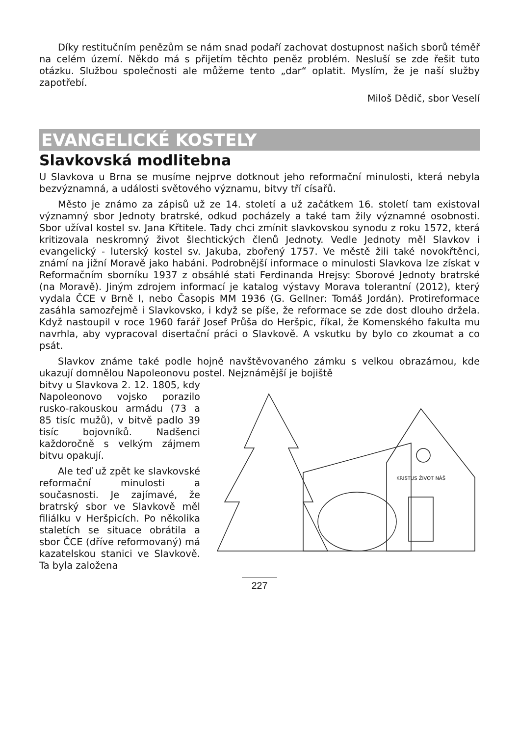Díky restitučním penězům se nám snad podaří zachovat dostupnost našich sborů téměř na celém území. Někdo má s přijetím těchto peněz problém. Nesluší se zde řešit tuto otázku. Službou společnosti ale můžeme tento „dar“ oplatit. Myslím, že je naší služby zapotřebí.
Miloš Dědič, sbor Veselí
EVANGELICKÉ KOSTELY
Slavkovská modlitebna
U Slavkova u Brna se musíme nejprve dotknout jeho reformační minulosti, která nebyla bezvýznamná, a události světového významu, bitvy tří císařů.
Město je známo za zápisů už ze 14. století a už začátkem 16. století tam existoval významný sbor Jednoty bratrské, odkud pocházely a také tam žily významné osobnosti. Sbor užíval kostel sv. Jana Křtitele. Tady chci zmínit slavkovskou synodu z roku 1572, která kritizovala neskromný život šlechtických členů Jednoty. Vedle Jednoty měl Slavkov i evangelický - luterský kostel sv. Jakuba, zbořený 1757. Ve městě žili také novokřtěnci, známí na jižní Moravě jako habáni. Podrobnější informace o minulosti Slavkova lze získat v Reformačním sborníku 1937 z obsáhlé stati Ferdinanda Hrejsy: Sborové Jednoty bratrské (na Moravě). Jiným zdrojem informací je katalog výstavy Morava tolerantní (2012), který vydala ČCE v Brně I, nebo Časopis MM 1936 (G. Gellner: Tomáš Jordán). Protireformace zasáhla samozřejmě i Slavkovsko, i když se píše, že reformace se zde dost dlouho držela. Když nastoupil v roce 1960 farář Josef Průša do Heršpic, říkal, že Komenského fakulta mu navrhla, aby vypracoval disertační práci o Slavkově. A vskutku by bylo co zkoumat a co psát.
Slavkov známe také podle hojně navštěvovaného zámku s velkou obrazárnou, kde ukazují domnělou Napoleonovu postel. Nejznámější je bojiště
bitvy u Slavkova 2. 12. 1805, kdy Napoleonovo vojsko porazilo rusko-rakouskou armádu (73 a 85 tisíc mužů), v bitvě padlo 39 tisíc bojovníků. Nadšenci každoročně s velkým zájmem bitvu opakují.
Ale teď už zpět ke slavkovské reformační minulosti a současnosti. Je zajímavé, že bratrský sbor ve Slavkově měl filiálku v Heršpicích. Po několika staletích se situace obrátila a sbor ČCE (dříve reformovaný) má kazatelskou stanici ve Slavkově. Ta byla založena
KRISTUS ŽIVOT NÁŠ
227